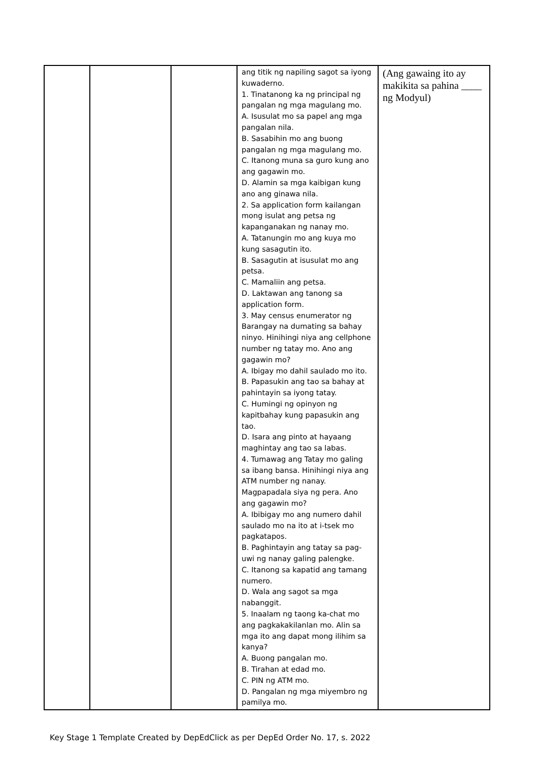| | | | ang titik ng napiling sagot sa iyong kuwaderno. 1. Tinatanong ka ng principal ng pangalan ng mga magulang mo. A. Isusulat mo sa papel ang mga pangalan nila. B. Sasabihin mo ang buong pangalan ng mga magulang mo. C. Itanong muna sa guro kung ano ang gagawin mo. D. Alamin sa mga kaibigan kung ano ang ginawa nila. 2. Sa application form kailangan mong isulat ang petsa ng kapanganakan ng nanay mo. A. Tatanungin mo ang kuya mo kung sasagutin ito. B. Sasagutin at isusulat mo ang petsa. C. Mamaliin ang petsa. D. Laktawan ang tanong sa application form. 3. May census enumerator ng Barangay na dumating sa bahay ninyo. Hinihingi niya ang cellphone number ng tatay mo. Ano ang gagawin mo? A. Ibigay mo dahil saulado mo ito. B. Papasukin ang tao sa bahay at pahintayin sa iyong tatay. C. Humingi ng opinyon ng kapitbahay kung papasukin ang tao. D. Isara ang pinto at hayaang maghintay ang tao sa labas. 4. Tumawag ang Tatay mo galing sa ibang bansa. Hinihingi niya ang ATM number ng nanay. Magpapadala siya ng pera. Ano ang gagawin mo? A. Ibibigay mo ang numero dahil saulado mo na ito at i-tsek mo pagkatapos. B. Paghintayin ang tatay sa pag-uwi ng nanay galing palengke. C. Itanong sa kapatid ang tamang numero. D. Wala ang sagot sa mga nabanggit. 5. Inaalam ng taong ka-chat mo ang pagkakakilanlan mo. Alin sa mga ito ang dapat mong ilihim sa kanya? A. Buong pangalan mo. B. Tirahan at edad mo. C. PIN ng ATM mo. D. Pangalan ng mga miyembro ng pamilya mo. | (Ang gawaing ito ay makikita sa pahina ____ ng Modyul) |
Key Stage 1 Template Created by DepEdClick as per DepEd Order No. 17, s. 2022